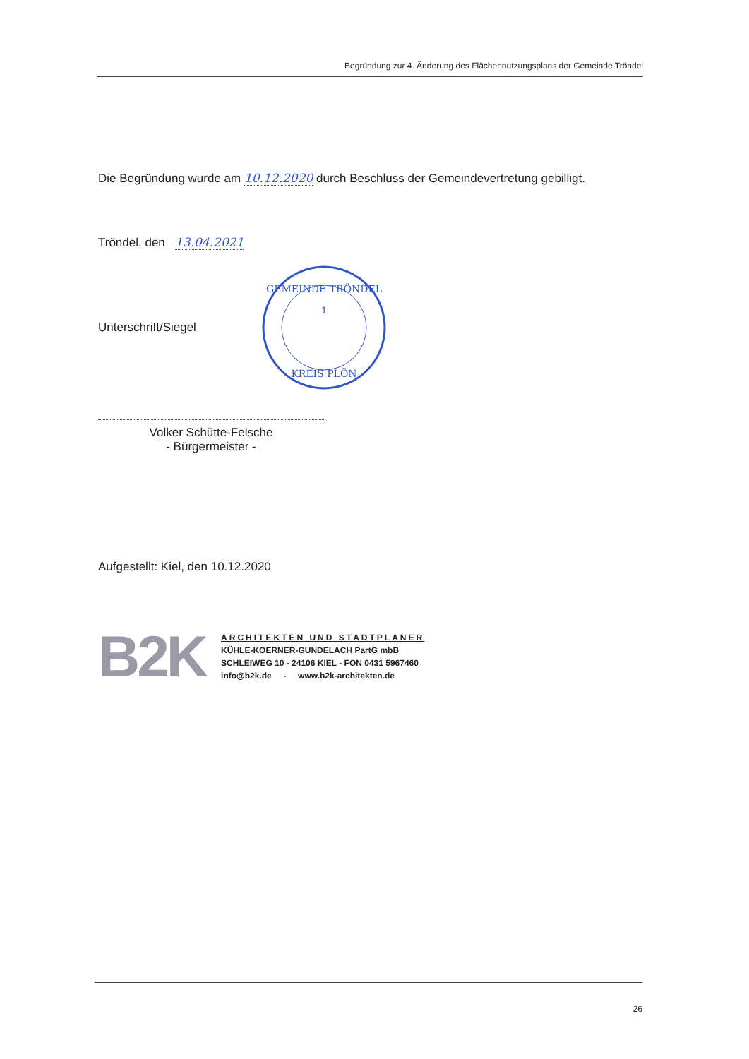Begründung zur 4. Änderung des Flächennutzungsplans der Gemeinde Tröndel
Die Begründung wurde am 10.12.2020 durch Beschluss der Gemeindevertretung gebilligt.
Tröndel, den 13.04.2021
Unterschrift/Siegel
GEMEINDE TRÖNDEL
KREIS PLÖN
1
Volker Schütte-Felsche
- Bürgermeister -
Aufgestellt: Kiel, den 10.12.2020
B2K
ARCHITEKTEN UND STADTPLANER
KÜHLE-KOERNER-GUNDELACH PartG mbB
SCHLEIWEG 10 - 24106 KIEL - FON 0431 5967460
info@b2k.de - www.b2k-architekten.de
26